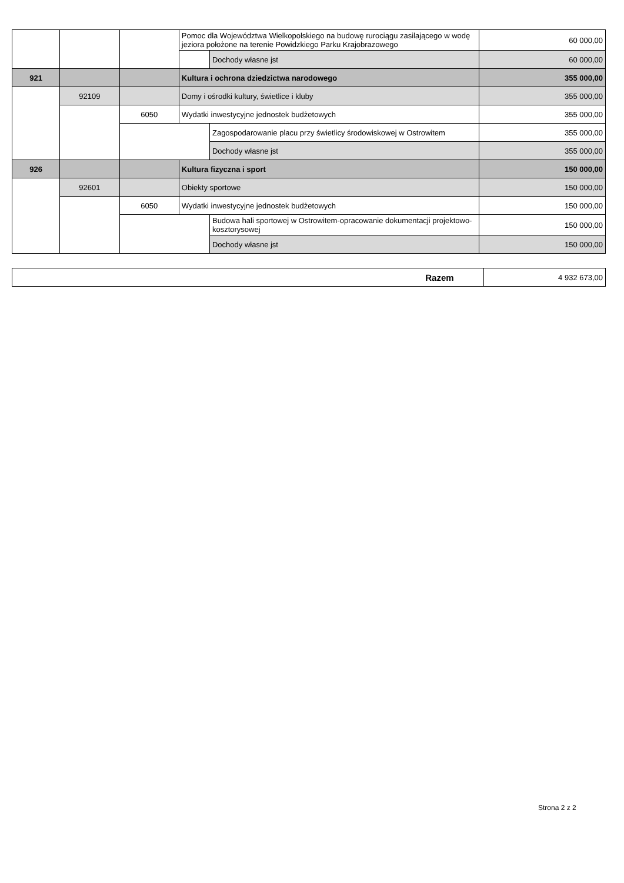| | | | Pomoc dla Województwa Wielkopolskiego na budowę rurociągu zasilającego w wodę jeziora położone na terenie Powidzkiego Parku Krajobrazowego | | 60 000,00 |
| | | | | Dochody własne jst | 60 000,00 |
| 921 | | | Kultura i ochrona dziedzictwa narodowego | | 355 000,00 |
| | 92109 | | Domy i ośrodki kultury, świetlice i kluby | | 355 000,00 |
| | | 6050 | Wydatki inwestycyjne jednostek budżetowych | | 355 000,00 |
| | | | | Zagospodarowanie placu przy świetlicy środowiskowej w Ostrowitem | 355 000,00 |
| | | | | Dochody własne jst | 355 000,00 |
| 926 | | | Kultura fizyczna i sport | | 150 000,00 |
| | 92601 | | Obiekty sportowe | | 150 000,00 |
| | | 6050 | Wydatki inwestycyjne jednostek budżetowych | | 150 000,00 |
| | | | | Budowa hali sportowej w Ostrowitem-opracowanie dokumentacji projektowo-kosztorysowej | 150 000,00 |
| | | | | Dochody własne jst | 150 000,00 |
| Razem | 4 932 673,00 |
Strona 2 z 2